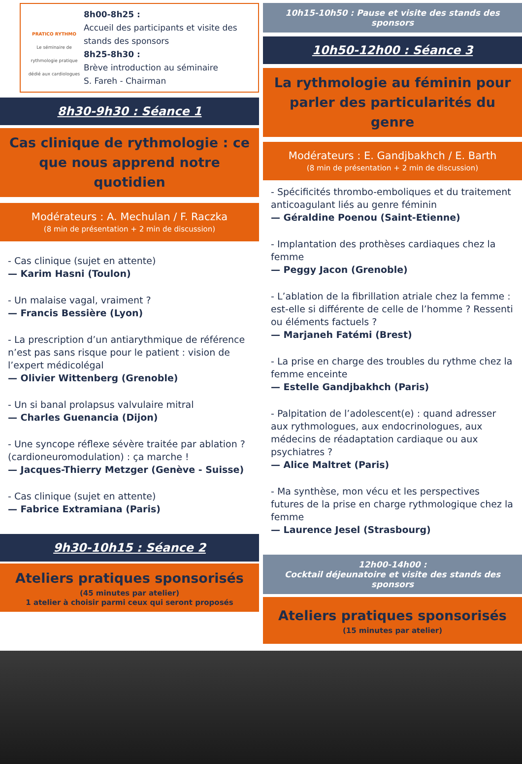PRATICO RYTHMO
Le séminaire de rythmologie pratique dédié aux cardiologues
8h00-8h25 :
Accueil des participants et visite des stands des sponsors
8h25-8h30 :
Brève introduction au séminaire
S. Fareh - Chairman
8h30-9h30 : Séance 1
Cas clinique de rythmologie : ce que nous apprend notre quotidien
Modérateurs : A. Mechulan / F. Raczka
(8 min de présentation + 2 min de discussion)
- Cas clinique (sujet en attente)
— Karim Hasni (Toulon)
- Un malaise vagal, vraiment ?
— Francis Bessière (Lyon)
- La prescription d’un antiarythmique de référence n’est pas sans risque pour le patient : vision de l’expert médicolégal
— Olivier Wittenberg (Grenoble)
- Un si banal prolapsus valvulaire mitral
— Charles Guenancia (Dijon)
- Une syncope réflexe sévère traitée par ablation ? (cardioneuromodulation) : ça marche !
— Jacques-Thierry Metzger (Genève - Suisse)
- Cas clinique (sujet en attente)
— Fabrice Extramiana (Paris)
9h30-10h15 : Séance 2
Ateliers pratiques sponsorisés
(45 minutes par atelier)
1 atelier à choisir parmi ceux qui seront proposés
10h15-10h50 : Pause et visite des stands des sponsors
10h50-12h00 : Séance 3
La rythmologie au féminin pour parler des particularités du genre
Modérateurs : E. Gandjbakhch / E. Barth
(8 min de présentation + 2 min de discussion)
- Spécificités thrombo-emboliques et du traitement anticoagulant liés au genre féminin
— Géraldine Poenou (Saint-Etienne)
- Implantation des prothèses cardiaques chez la femme
— Peggy Jacon (Grenoble)
- L’ablation de la fibrillation atriale chez la femme : est-elle si différente de celle de l’homme ? Ressenti ou éléments factuels ?
— Marjaneh Fatémi (Brest)
- La prise en charge des troubles du rythme chez la femme enceinte
— Estelle Gandjbakhch (Paris)
- Palpitation de l’adolescent(e) : quand adresser aux rythmologues, aux endocrinologues, aux médecins de réadaptation cardiaque ou aux psychiatres ?
— Alice Maltret (Paris)
- Ma synthèse, mon vécu et les perspectives futures de la prise en charge rythmologique chez la femme
— Laurence Jesel (Strasbourg)
12h00-14h00 :
Cocktail déjeunatoire et visite des stands des sponsors
Ateliers pratiques sponsorisés
(15 minutes par atelier)